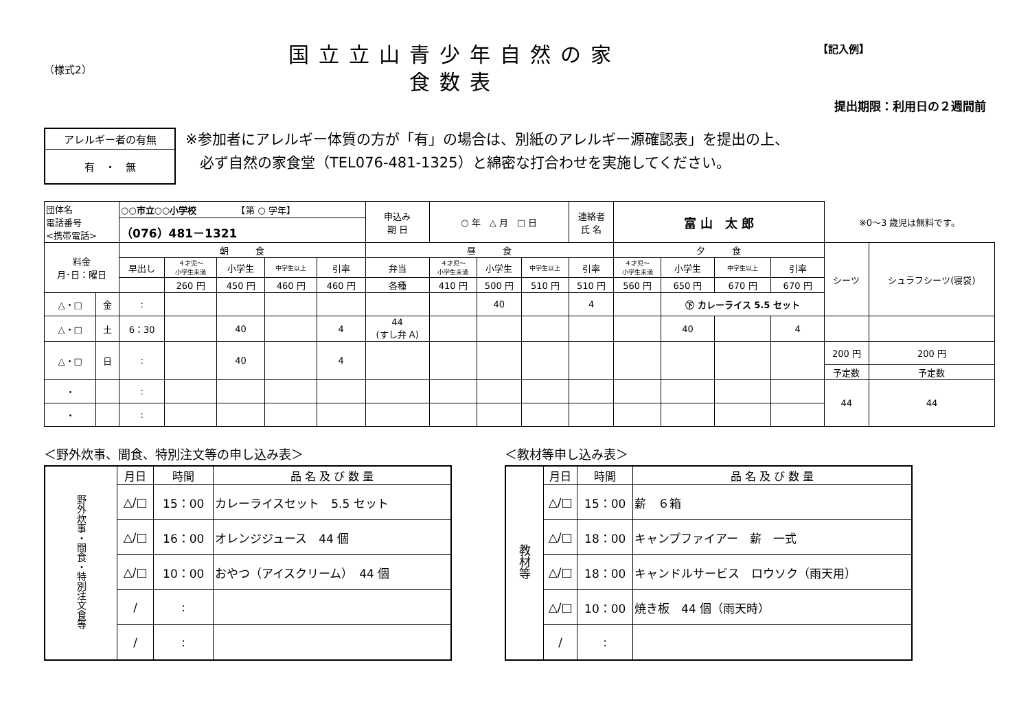（様式2）
国立立山青少年自然の家
食数表
【記入例】
提出期限：利用日の２週間前
アレルギー者の有無
有　・　無
※参加者にアレルギー体質の方が「有」の場合は、別紙のアレルギー源確認表」を提出の上、
　必ず自然の家食堂（TEL076-481-1325）と綿密な打合わせを実施してください。
| 団体名 電話番号 <携帯電話> | | ○○市立○○小学校 【第 ○ 学年】 | | | | | 申込み 期 日 | ○ 年 △ 月 □ 日 | | | 連絡者 氏 名 | 富 山 太 郎 | | | | ※0～3 歳児は無料です。 | |
| | | （076）481－1321 | | | | | | | | | | | | | | | |
| 料金 月･日：曜日 | | 朝 食 | | | | | 昼 食 | | | | | 夕 食 | | | | シーツ | シュラフシーツ(寝袋) |
| | | 早出し | ４才児～ 小学生未満 | 小学生 | 中学生以上 | 引率 | 弁当 | ４才児～ 小学生未満 | 小学生 | 中学生以上 | 引率 | ４才児～ 小学生未満 | 小学生 | 中学生以上 | 引率 | | |
| | | | 260 円 | 450 円 | 460 円 | 460 円 | 各種 | 410 円 | 500 円 | 510 円 | 510 円 | 560 円 | 650 円 | 670 円 | 670 円 | | |
| △・□ | 金 | : | | | | | | | 40 | | 4 | | ㊦ カレーライス 5.5 セット | | | | |
| △・□ | 土 | 6：30 | | 40 | | 4 | 44 (すし弁 A) | | | | | | 40 | | 4 | | |
| △・□ | 日 | : | | 40 | | 4 | | | | | | | | | | 200 円 | 200 円 |
| | | | | | | | | | | | | | | | | 予定数 | 予定数 |
| ・ | | : | | | | | | | | | | | | | | 44 | 44 |
| ・ | | : | | | | | | | | | | | | | | | |
＜野外炊事、間食、特別注文等の申し込み表＞
| 野外炊事・間食・特別注文食等 | 月日 | 時間 | 品 名 及 び 数 量 |
| | △/□ | 15：00 | カレーライスセット 5.5 セット |
| | △/□ | 16：00 | オレンジジュース 44 個 |
| | △/□ | 10：00 | おやつ（アイスクリーム） 44 個 |
| | / | : | |
| | / | : | |
＜教材等申し込み表＞
| 教材等 | 月日 | 時間 | 品 名 及 び 数 量 |
| | △/□ | 15：00 | 薪 ６箱 |
| | △/□ | 18：00 | キャンプファイアー 薪 一式 |
| | △/□ | 18：00 | キャンドルサービス ロウソク（雨天用） |
| | △/□ | 10：00 | 焼き板 44 個（雨天時） |
| | / | : | |